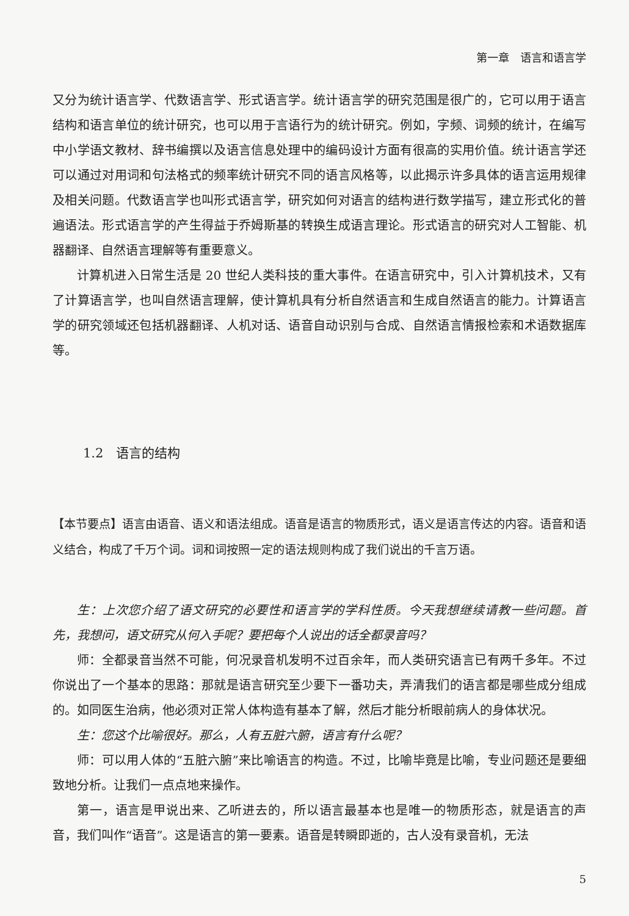第一章　语言和语言学
又分为统计语言学、代数语言学、形式语言学。统计语言学的研究范围是很广的，它可以用于语言结构和语言单位的统计研究，也可以用于言语行为的统计研究。例如，字频、词频的统计，在编写中小学语文教材、辞书编撰以及语言信息处理中的编码设计方面有很高的实用价值。统计语言学还可以通过对用词和句法格式的频率统计研究不同的语言风格等，以此揭示许多具体的语言运用规律及相关问题。代数语言学也叫形式语言学，研究如何对语言的结构进行数学描写，建立形式化的普遍语法。形式语言学的产生得益于乔姆斯基的转换生成语言理论。形式语言的研究对人工智能、机器翻译、自然语言理解等有重要意义。
计算机进入日常生活是 20 世纪人类科技的重大事件。在语言研究中，引入计算机技术，又有了计算语言学，也叫自然语言理解，使计算机具有分析自然语言和生成自然语言的能力。计算语言学的研究领域还包括机器翻译、人机对话、语音自动识别与合成、自然语言情报检索和术语数据库等。
1.2　语言的结构
【本节要点】语言由语音、语义和语法组成。语音是语言的物质形式，语义是语言传达的内容。语音和语义结合，构成了千万个词。词和词按照一定的语法规则构成了我们说出的千言万语。
生：上次您介绍了语文研究的必要性和语言学的学科性质。今天我想继续请教一些问题。首先，我想问，语文研究从何入手呢？要把每个人说出的话全都录音吗？
师：全都录音当然不可能，何况录音机发明不过百余年，而人类研究语言已有两千多年。不过你说出了一个基本的思路：那就是语言研究至少要下一番功夫，弄清我们的语言都是哪些成分组成的。如同医生治病，他必须对正常人体构造有基本了解，然后才能分析眼前病人的身体状况。
生：您这个比喻很好。那么，人有五脏六腑，语言有什么呢？
师：可以用人体的“五脏六腑”来比喻语言的构造。不过，比喻毕竟是比喻，专业问题还是要细致地分析。让我们一点点地来操作。
第一，语言是甲说出来、乙听进去的，所以语言最基本也是唯一的物质形态，就是语言的声音，我们叫作“语音”。这是语言的第一要素。语音是转瞬即逝的，古人没有录音机，无法
5